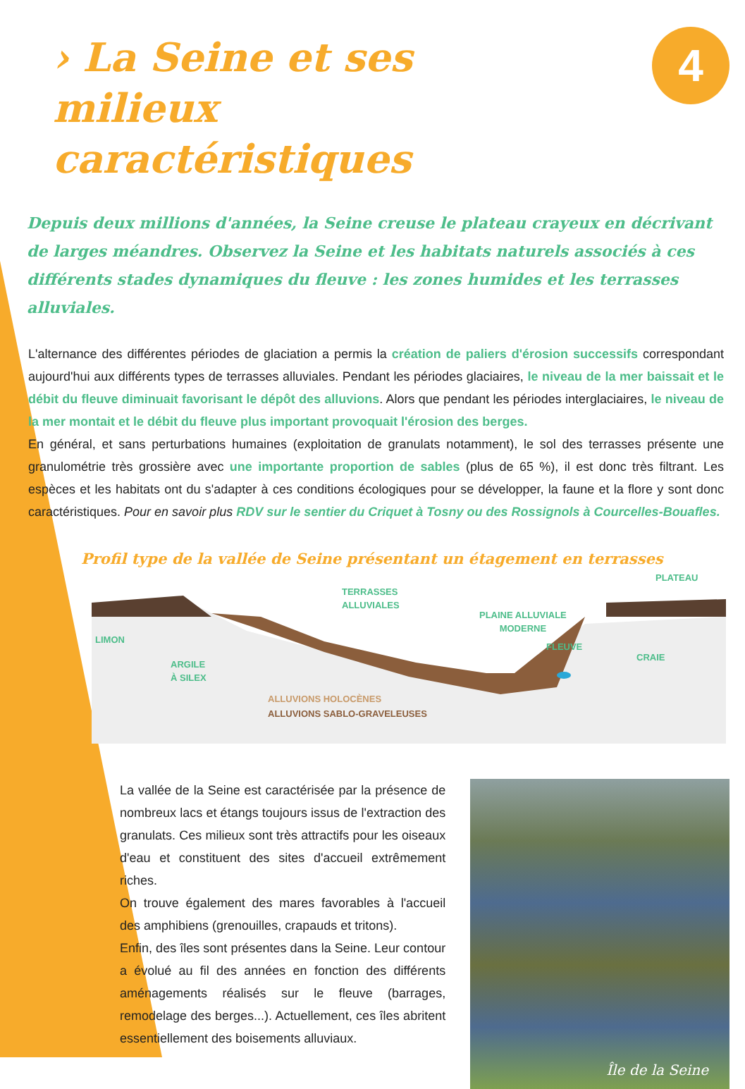› La Seine et ses milieux caractéristiques
4
Depuis deux millions d'années, la Seine creuse le plateau crayeux en décrivant de larges méandres. Observez la Seine et les habitats naturels associés à ces différents stades dynamiques du fleuve : les zones humides et les terrasses alluviales.
L'alternance des différentes périodes de glaciation a permis la création de paliers d'érosion successifs correspondant aujourd'hui aux différents types de terrasses alluviales. Pendant les périodes glaciaires, le niveau de la mer baissait et le débit du fleuve diminuait favorisant le dépôt des alluvions. Alors que pendant les périodes interglaciaires, le niveau de la mer montait et le débit du fleuve plus important provoquait l'érosion des berges.
En général, et sans perturbations humaines (exploitation de granulats notamment), le sol des terrasses présente une granulométrie très grossière avec une importante proportion de sables (plus de 65 %), il est donc très filtrant. Les espèces et les habitats ont du s'adapter à ces conditions écologiques pour se développer, la faune et la flore y sont donc caractéristiques. Pour en savoir plus RDV sur le sentier du Criquet à Tosny ou des Rossignols à Courcelles-Bouafles.
Profil type de la vallée de Seine présentant un étagement en terrasses
PLATEAU
TERRASSES
ALLUVIALES
PLAINE ALLUVIALE
MODERNE
LIMON
FLEUVE
CRAIE
ARGILE
À SILEX
ALLUVIONS HOLOCÈNES
ALLUVIONS SABLO-GRAVELEUSES
La vallée de la Seine est caractérisée par la présence de nombreux lacs et étangs toujours issus de l'extraction des granulats. Ces milieux sont très attractifs pour les oiseaux d'eau et constituent des sites d'accueil extrêmement riches.
On trouve également des mares favorables à l'accueil des amphibiens (grenouilles, crapauds et tritons).
Enfin, des îles sont présentes dans la Seine. Leur contour a évolué au fil des années en fonction des différents aménagements réalisés sur le fleuve (barrages, remodelage des berges...). Actuellement, ces îles abritent essentiellement des boisements alluviaux.
Île de la Seine